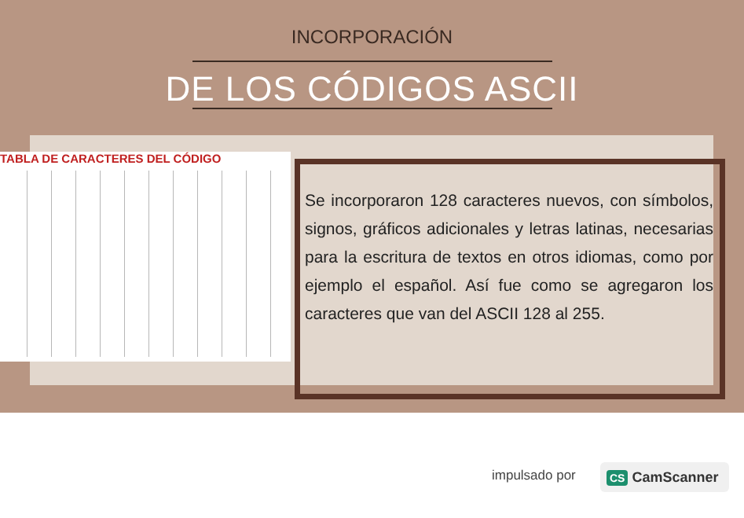INCORPORACIÓN
DE LOS CÓDIGOS ASCII
TABLA DE CARACTERES DEL CÓDIGO
Se incorporaron 128 caracteres nuevos, con símbolos, signos, gráficos adicionales y letras latinas, necesarias para la escritura de textos en otros idiomas, como por ejemplo el español. Así fue como se agregaron los caracteres que van del ASCII 128 al 255.
impulsado por CS CamScanner